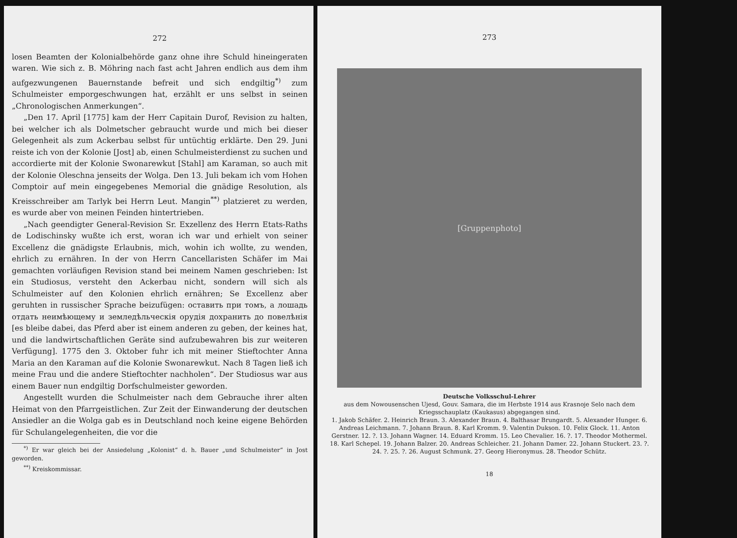272
losen Beamten der Kolonialbehörde ganz ohne ihre Schuld hineingeraten waren. Wie sich z. B. Möhring nach fast acht Jahren endlich aus dem ihm aufgezwungenen Bauernstande befreit und sich endgiltig<sup>*)</sup> zum Schulmeister emporgeschwungen hat, erzählt er uns selbst in seinen „Chronologischen Anmerkungen“.
„Den 17. April [1775] kam der Herr Capitain Durof, Revision zu halten, bei welcher ich als Dolmetscher gebraucht wurde und mich bei dieser Gelegenheit als zum Ackerbau selbst für untüchtig erklärte. Den 29. Juni reiste ich von der Kolonie [Jost] ab, einen Schulmeisterdienst zu suchen und accordierte mit der Kolonie Swonarewkut [Stahl] am Karaman, so auch mit der Kolonie Oleschna jenseits der Wolga. Den 13. Juli bekam ich vom Hohen Comptoir auf mein eingegebenes Memorial die gnädige Resolution, als Kreisschreiber am Tarlyk bei Herrn Leut. Mangin<sup>**)</sup> platzieret zu werden, es wurde aber von meinen Feinden hintertrieben.
„Nach geendigter General-Revision Sr. Exzellenz des Herrn Etats-Raths de Lodischinsky wußte ich erst, woran ich war und erhielt von seiner Excellenz die gnädigste Erlaubnis, mich, wohin ich wollte, zu wenden, ehrlich zu ernähren. In der von Herrn Cancellaristen Schäfer im Mai gemachten vorläufigen Revision stand bei meinem Namen geschrieben: Ist ein Studiosus, versteht den Ackerbau nicht, sondern will sich als Schulmeister auf den Kolonien ehrlich ernähren; Se Excellenz aber geruhten in russischer Sprache beizufügen: оставить при томъ, а лошадь отдать неимѣющему и земледѣльческія орудія дохранить до повелѣнія [es bleibe dabei, das Pferd aber ist einem anderen zu geben, der keines hat, und die landwirtschaftlichen Geräte sind aufzubewahren bis zur weiteren Verfügung]. 1775 den 3. Oktober fuhr ich mit meiner Stieftochter Anna Maria an den Karaman auf die Kolonie Swonarewkut. Nach 8 Tagen ließ ich meine Frau und die andere Stieftochter nachholen“. Der Studiosus war aus einem Bauer nun endgiltig Dorfschulmeister geworden.
Angestellt wurden die Schulmeister nach dem Gebrauche ihrer alten Heimat von den Pfarrgeistlichen. Zur Zeit der Einwanderung der deutschen Ansiedler an die Wolga gab es in Deutschland noch keine eigene Behörden für Schulangelegenheiten, die vor die
<sup>*)</sup> Er war gleich bei der Ansiedelung „Kolonist“ d. h. Bauer „und Schulmeister“ in Jost geworden.
<sup>**)</sup> Kreiskommissar.
273
[Gruppenphoto]
Deutsche Volksschul-Lehrer
aus dem Nowousenschen Ujesd, Gouv. Samara, die im Herbste 1914 aus Krasnoje Selo nach dem Kriegsschauplatz (Kaukasus) abgegangen sind.
1. Jakob Schäfer. 2. Heinrich Braun. 3. Alexander Braun. 4. Balthasar Brungardt. 5. Alexander Hunger. 6. Andreas Leichmann. 7. Johann Braun. 8. Karl Kromm. 9. Valentin Dukson. 10. Felix Glock. 11. Anton Gerstner. 12. ?. 13. Johann Wagner. 14. Eduard Kromm. 15. Leo Chevalier. 16. ?. 17. Theodor Mothermel. 18. Karl Schepel. 19. Johann Balzer. 20. Andreas Schleicher. 21. Johann Damer. 22. Johann Stuckert. 23. ?. 24. ?. 25. ?. 26. August Schmunk. 27. Georg Hieronymus. 28. Theodor Schütz.
18